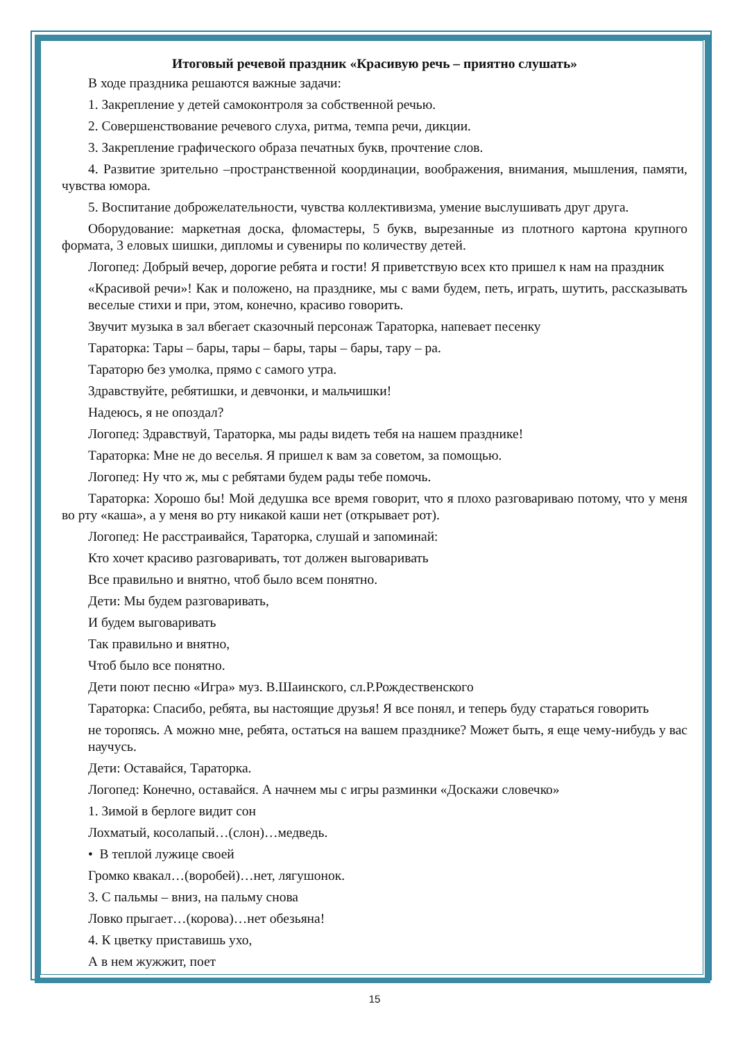Итоговый речевой праздник «Красивую речь – приятно слушать»
В ходе праздника решаются важные задачи:
1. Закрепление у детей самоконтроля за собственной речью.
2. Совершенствование речевого слуха, ритма, темпа речи, дикции.
3. Закрепление графического образа печатных букв, прочтение слов.
4. Развитие зрительно –пространственной координации, воображения, внимания, мышления, памяти, чувства юмора.
5. Воспитание доброжелательности, чувства коллективизма, умение выслушивать друг друга.
Оборудование: маркетная доска, фломастеры, 5 букв, вырезанные из плотного картона крупного формата, 3 еловых шишки, дипломы и сувениры по количеству детей.
Логопед: Добрый вечер, дорогие ребята и гости! Я приветствую всех кто пришел к нам на праздник
«Красивой речи»! Как и положено, на празднике, мы с вами будем, петь, играть, шутить, рассказывать веселые стихи и при, этом, конечно, красиво говорить.
Звучит музыка в зал вбегает сказочный персонаж Тараторка, напевает песенку
Тараторка: Тары – бары, тары – бары, тары – бары, тару – ра.
Тараторю без умолка, прямо с самого утра.
Здравствуйте, ребятишки, и девчонки, и мальчишки!
Надеюсь, я не опоздал?
Логопед: Здравствуй, Тараторка, мы рады видеть тебя на нашем празднике!
Тараторка: Мне не до веселья. Я пришел к вам за советом, за помощью.
Логопед: Ну что ж, мы с ребятами будем рады тебе помочь.
Тараторка: Хорошо бы! Мой дедушка все время говорит, что я плохо разговариваю потому, что у меня во рту «каша», а у меня во рту никакой каши нет (открывает рот).
Логопед: Не расстраивайся, Тараторка, слушай и запоминай:
Кто хочет красиво разговаривать, тот должен выговаривать
Все правильно и внятно, чтоб было всем понятно.
Дети: Мы будем разговаривать,
И будем выговаривать
Так правильно и внятно,
Чтоб было все понятно.
Дети поют песню «Игра» муз. В.Шаинского, сл.Р.Рождественского
Тараторка: Спасибо, ребята, вы настоящие друзья! Я все понял, и теперь буду стараться говорить
не торопясь. А можно мне, ребята, остаться на вашем празднике? Может быть, я еще чему-нибудь у вас научусь.
Дети: Оставайся, Тараторка.
Логопед: Конечно, оставайся. А начнем мы с игры разминки «Доскажи словечко»
1. Зимой в берлоге видит сон
Лохматый, косолапый…(слон)…медведь.
• В теплой лужице своей
Громко квакал…(воробей)…нет, лягушонок.
3. С пальмы – вниз, на пальму снова
Ловко прыгает…(корова)…нет обезьяна!
4. К цветку приставишь ухо,
А в нем жужжит, поет
15